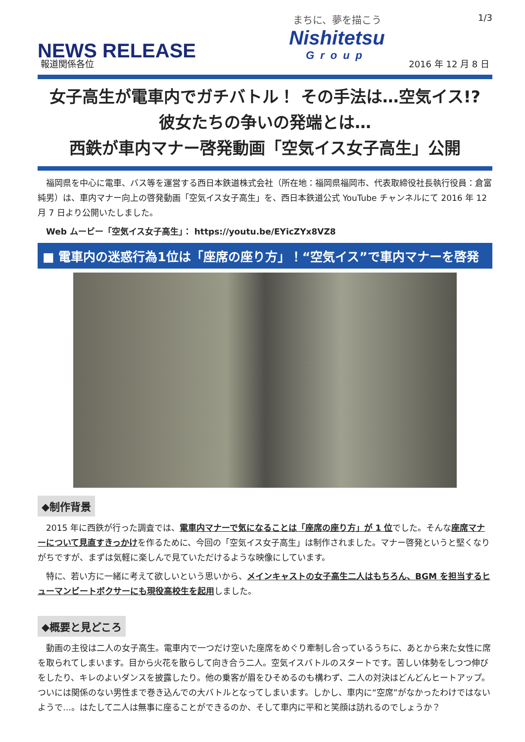NEWS RELEASE
まちに、夢を描こう
Nishitetsu
Group
1/3
報道関係各位 2016 年 12 月 8 日
女子高生が電車内でガチバトル！ その手法は…空気イス!?
彼女たちの争いの発端とは…
西鉄が車内マナー啓発動画「空気イス女子高生」公開
　福岡県を中心に電車、バス等を運営する西日本鉄道株式会社（所在地：福岡県福岡市、代表取締役社長執行役員：倉富 純男）は、車内マナー向上の啓発動画「空気イス女子高生」を、西日本鉄道公式 YouTube チャンネルにて 2016 年 12 月 7 日より公開いたしました。
　Web ムービー「空気イス女子高生」： https://youtu.be/EYicZYx8VZ8
■ 電車内の迷惑行為1位は「座席の座り方」！“空気イス”で車内マナーを啓発
◆制作背景
　2015 年に西鉄が行った調査では、電車内マナーで気になることは「座席の座り方」が 1 位でした。そんな座席マナーについて見直すきっかけを作るために、今回の「空気イス女子高生」は制作されました。マナー啓発というと堅くなりがちですが、まずは気軽に楽しんで見ていただけるような映像にしています。
　特に、若い方に一緒に考えて欲しいという思いから、メインキャストの女子高生二人はもちろん、BGM を担当するヒューマンビートボクサーにも現役高校生を起用しました。
◆概要と見どころ
　動画の主役は二人の女子高生。電車内で一つだけ空いた座席をめぐり牽制し合っているうちに、あとから来た女性に席を取られてしまいます。目から火花を散らして向き合う二人。空気イスバトルのスタートです。苦しい体勢をしつつ伸びをしたり、キレのよいダンスを披露したり。他の乗客が眉をひそめるのも構わず、二人の対決はどんどんヒートアップ。ついには関係のない男性まで巻き込んでの大バトルとなってしまいます。しかし、車内に“空席”がなかったわけではないようで…。はたして二人は無事に座ることができるのか、そして車内に平和と笑顔は訪れるのでしょうか？